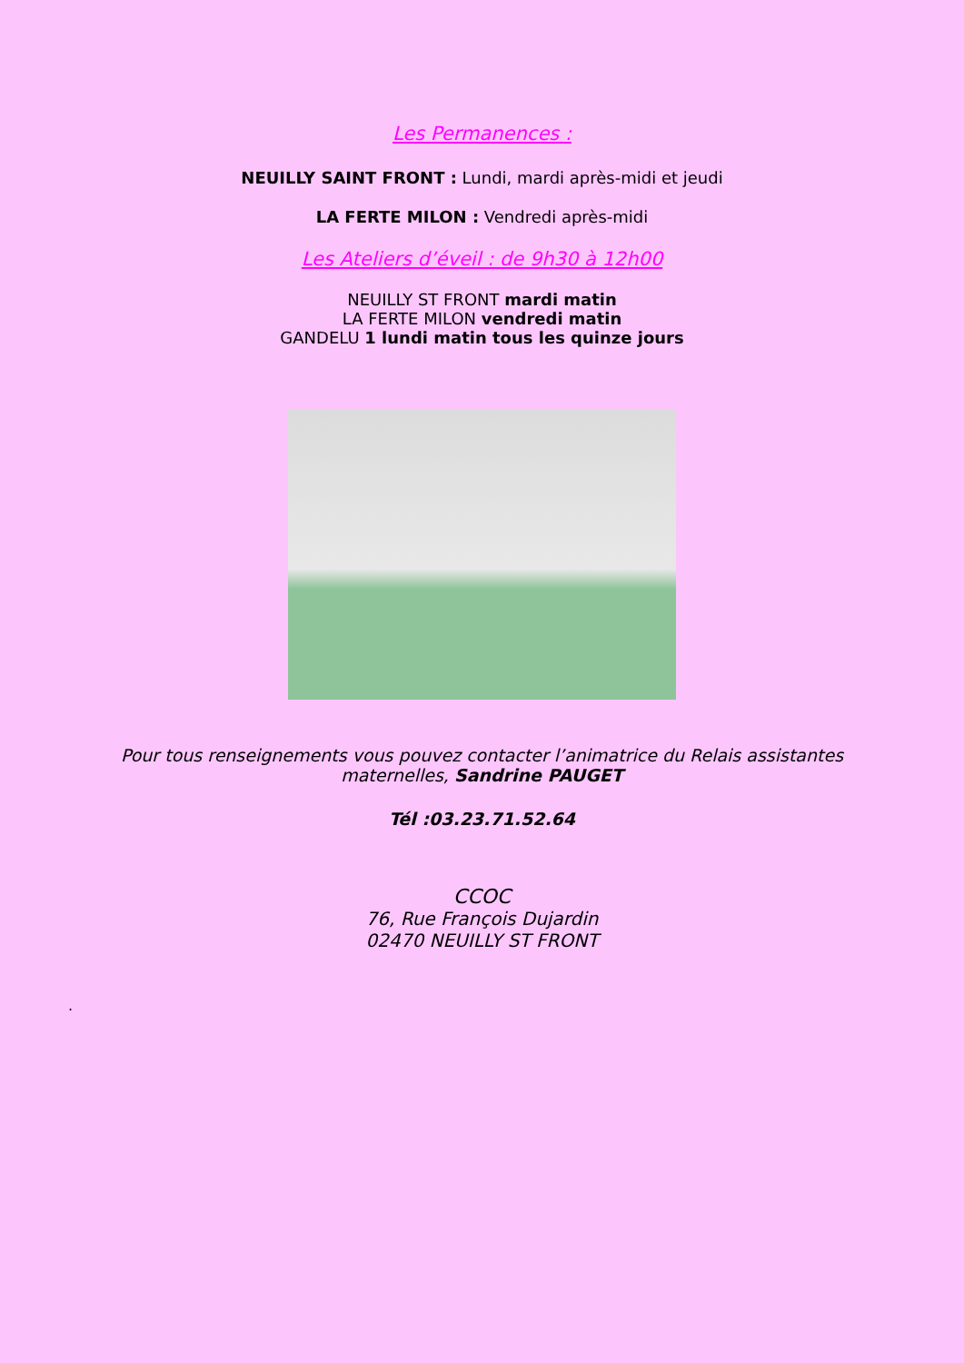Les Permanences :
NEUILLY SAINT FRONT : Lundi, mardi après-midi et jeudi
LA FERTE MILON : Vendredi après-midi
Les Ateliers d’éveil : de 9h30 à 12h00
NEUILLY ST FRONT mardi matin
LA FERTE MILON vendredi matin
GANDELU 1 lundi matin tous les quinze jours
Pour tous renseignements vous pouvez contacter l’animatrice du Relais assistantes maternelles, Sandrine PAUGET
Tél :03.23.71.52.64
CCOC
76, Rue François Dujardin
02470 NEUILLY ST FRONT
.